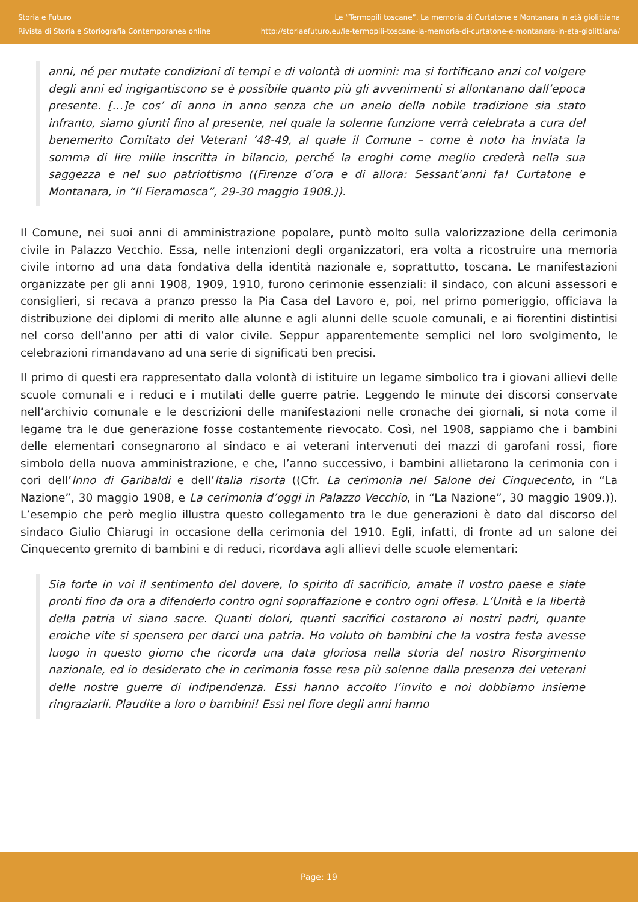Storia e Futuro
Rivista di Storia e Storiografia Contemporanea online
Le “Termopili toscane”. La memoria di Curtatone e Montanara in età giolittiana
http://storiaefuturo.eu/le-termopili-toscane-la-memoria-di-curtatone-e-montanara-in-eta-giolittiana/
anni, né per mutate condizioni di tempi e di volontà di uomini: ma si fortificano anzi col volgere degli anni ed ingigantiscono se è possibile quanto più gli avvenimenti si allontanano dall’epoca presente. […]e cos’ di anno in anno senza che un anelo della nobile tradizione sia stato infranto, siamo giunti fino al presente, nel quale la solenne funzione verrà celebrata a cura del benemerito Comitato dei Veterani ’48-49, al quale il Comune – come è noto ha inviata la somma di lire mille inscritta in bilancio, perché la eroghi come meglio crederà nella sua saggezza e nel suo patriottismo ((Firenze d’ora e di allora: Sessant’anni fa! Curtatone e Montanara, in “Il Fieramosca”, 29-30 maggio 1908.)).
Il Comune, nei suoi anni di amministrazione popolare, puntò molto sulla valorizzazione della cerimonia civile in Palazzo Vecchio. Essa, nelle intenzioni degli organizzatori, era volta a ricostruire una memoria civile intorno ad una data fondativa della identità nazionale e, soprattutto, toscana. Le manifestazioni organizzate per gli anni 1908, 1909, 1910, furono cerimonie essenziali: il sindaco, con alcuni assessori e consiglieri, si recava a pranzo presso la Pia Casa del Lavoro e, poi, nel primo pomeriggio, officiava la distribuzione dei diplomi di merito alle alunne e agli alunni delle scuole comunali, e ai fiorentini distintisi nel corso dell’anno per atti di valor civile. Seppur apparentemente semplici nel loro svolgimento, le celebrazioni rimandavano ad una serie di significati ben precisi.
Il primo di questi era rappresentato dalla volontà di istituire un legame simbolico tra i giovani allievi delle scuole comunali e i reduci e i mutilati delle guerre patrie. Leggendo le minute dei discorsi conservate nell’archivio comunale e le descrizioni delle manifestazioni nelle cronache dei giornali, si nota come il legame tra le due generazione fosse costantemente rievocato. Così, nel 1908, sappiamo che i bambini delle elementari consegnarono al sindaco e ai veterani intervenuti dei mazzi di garofani rossi, fiore simbolo della nuova amministrazione, e che, l’anno successivo, i bambini allietarono la cerimonia con i cori dell’Inno di Garibaldi e dell’Italia risorta ((Cfr. La cerimonia nel Salone dei Cinquecento, in “La Nazione”, 30 maggio 1908, e La cerimonia d’oggi in Palazzo Vecchio, in “La Nazione”, 30 maggio 1909.)). L’esempio che però meglio illustra questo collegamento tra le due generazioni è dato dal discorso del sindaco Giulio Chiarugi in occasione della cerimonia del 1910. Egli, infatti, di fronte ad un salone dei Cinquecento gremito di bambini e di reduci, ricordava agli allievi delle scuole elementari:
Sia forte in voi il sentimento del dovere, lo spirito di sacrificio, amate il vostro paese e siate pronti fino da ora a difenderlo contro ogni sopraffazione e contro ogni offesa. L’Unità e la libertà della patria vi siano sacre. Quanti dolori, quanti sacrifici costarono ai nostri padri, quante eroiche vite si spensero per darci una patria. Ho voluto oh bambini che la vostra festa avesse luogo in questo giorno che ricorda una data gloriosa nella storia del nostro Risorgimento nazionale, ed io desiderato che in cerimonia fosse resa più solenne dalla presenza dei veterani delle nostre guerre di indipendenza. Essi hanno accolto l’invito e noi dobbiamo insieme ringraziarli. Plaudite a loro o bambini! Essi nel fiore degli anni hanno
Page: 19